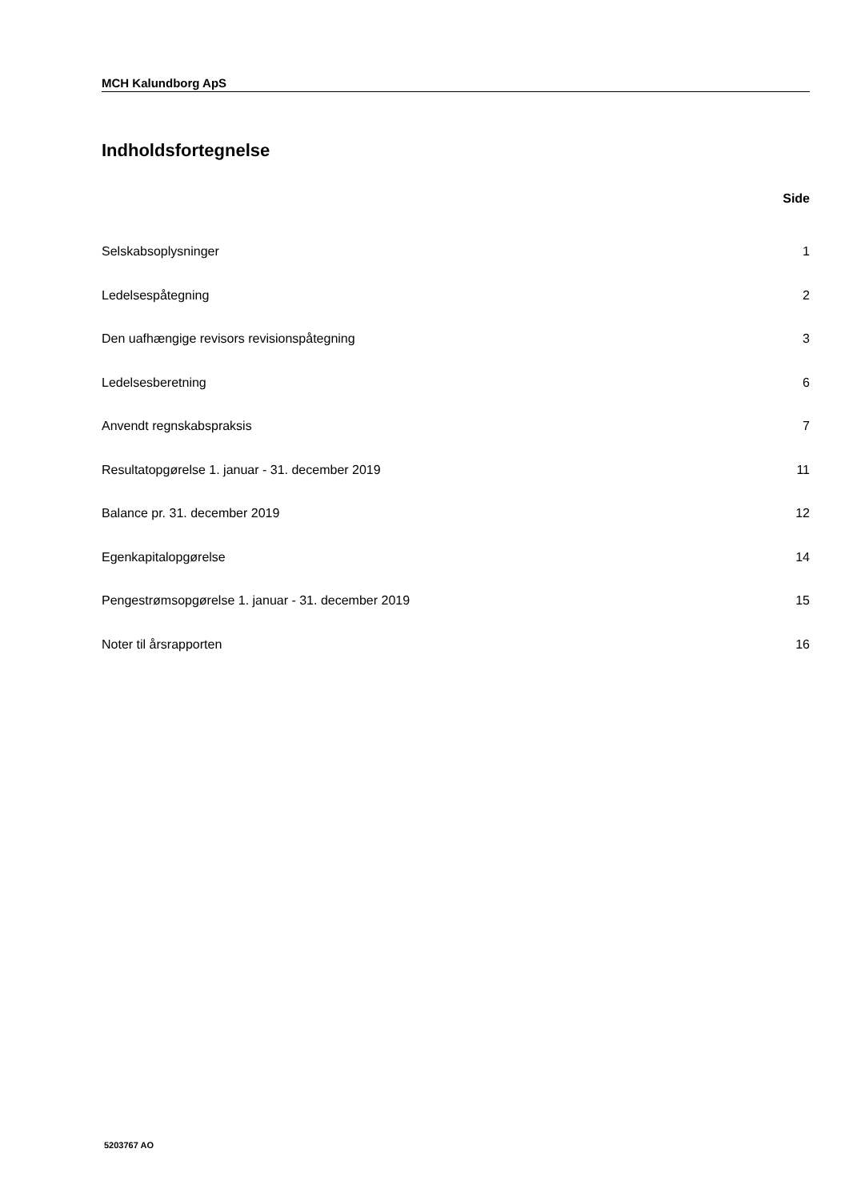MCH Kalundborg ApS
Indholdsfortegnelse
Side
| Selskabsoplysninger | 1 |
| Ledelsespåtegning | 2 |
| Den uafhængige revisors revisionspåtegning | 3 |
| Ledelsesberetning | 6 |
| Anvendt regnskabspraksis | 7 |
| Resultatopgørelse 1. januar - 31. december 2019 | 11 |
| Balance pr. 31. december 2019 | 12 |
| Egenkapitalopgørelse | 14 |
| Pengestrømsopgørelse 1. januar - 31. december 2019 | 15 |
| Noter til årsrapporten | 16 |
5203767 AO